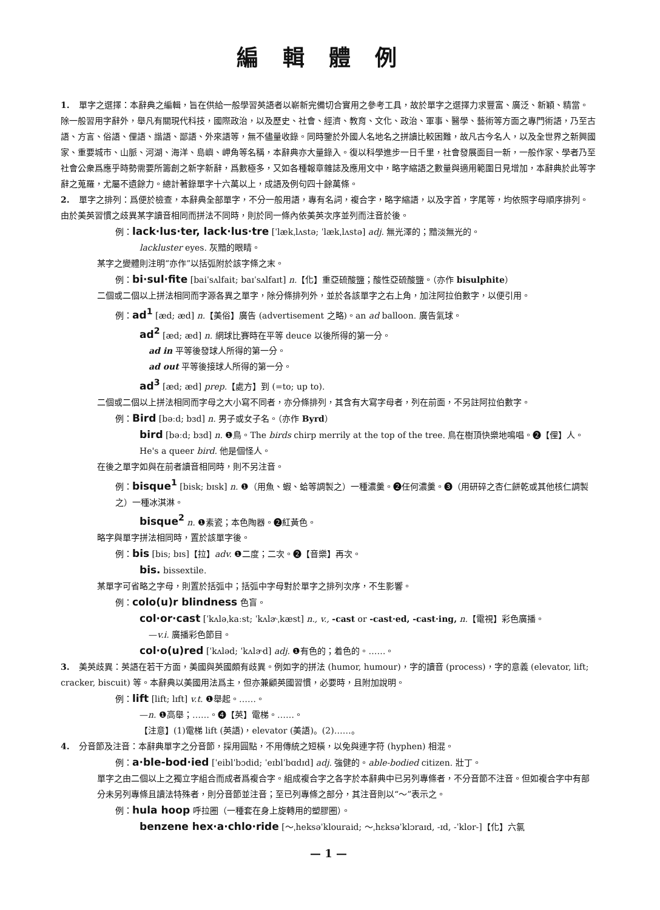編輯體例
1. 單字之選擇：本辭典之編輯，旨在供給一般學習英語者以嶄新完備切合實用之參考工具，故於單字之選擇力求豐富、廣泛、新穎、精當。除一般習用字辭外，舉凡有關現代科技，國際政治，以及歷史、社會、經濟、教育、文化、政治、軍事、醫學、藝術等方面之專門術語，乃至古語、方言、俗語、俚語、諧語、鄙語、外來語等，無不儘量收錄。同時鑒於外國人名地名之拼讀比較困難，故凡古今名人，以及全世界之新興國家、重要城市、山脈、河湖、海洋、島嶼、岬角等名稱，本辭典亦大量錄入。復以科學進步一日千里，社會發展面目一新，一般作家、學者乃至社會公衆爲應乎時勢需要所籌創之新字新辭，爲數極多，又如各種報章雜誌及應用文中，略字縮語之數量與適用範圍日見增加，本辭典於此等字辭之蒐羅，尤屬不遺餘力。總計著錄單字十六萬以上，成語及例句四十餘萬條。
2. 單字之排列：爲便於檢查，本辭典全部單字，不分一般用語，專有名詞，複合字，略字縮語，以及字首，字尾等，均依照字母順序排列。由於美英習慣之歧異某字讀音相同而拼法不同時，則於同一條內依美英次序並列而注音於後。
例：lack·lus·ter, lack·lus·tre [ˈlækˌlʌstə; ˈlækˌlʌstə] adj. 無光澤的；黯淡無光的。
lackluster eyes. 灰黯的眼睛。
某字之變體則注明“亦作”以括弧附於該字條之末。
例：bi·sul·fite [baiˈsʌlfait; baɪˈsʌlfaɪt] n.【化】重亞硫酸鹽；酸性亞硫酸鹽。（亦作 bisulphite）
二個或二個以上拼法相同而字源各異之單字，除分條排列外，並於各該單字之右上角，加注阿拉伯數字，以便引用。
例：ad<sup>1</sup> [æd; æd] n.【美俗】廣告 (advertisement 之略)。an ad balloon. 廣告氣球。
ad<sup>2</sup> [æd; æd] n. 網球比賽時在平等 deuce 以後所得的第一分。
ad in 平等後發球人所得的第一分。
ad out 平等後接球人所得的第一分。
ad<sup>3</sup> [æd; æd] prep.【處方】到 (=to; up to).
二個或二個以上拼法相同而字母之大小寫不同者，亦分條排列，其含有大寫字母者，列在前面，不另註阿拉伯數字。
例：Bird [bəːd; bɜd] n. 男子或女子名。（亦作 Byrd）
bird [bəːd; bɜd] n. ❶鳥。The birds chirp merrily at the top of the tree. 鳥在樹頂快樂地鳴唱。❷【俚】人。He's a queer bird. 他是個怪人。
在後之單字如與在前者讀音相同時，則不另注音。
例：bisque<sup>1</sup> [bisk; bɪsk] n. ❶（用魚、蝦、蛤等調製之）一種濃羹。❷任何濃羹。❸（用研碎之杏仁餅乾或其他核仁調製之）一種冰淇淋。
bisque<sup>2</sup> n. ❶素瓷；本色陶器。❷紅黃色。
略字與單字拼法相同時，置於該單字後。
例：bis [bis; bɪs]【拉】adv. ❶二度；二次。❷【音樂】再次。
bis. bissextile.
某單字可省略之字母，則置於括弧中；括弧中字母對於單字之排列次序，不生影響。
例：colo(u)r blindness 色盲。
col·or·cast [ˈkʌləˌkaːst; ˈkʌlɚˌkæst] n., v., -cast or -cast·ed, -cast·ing, n.【電視】彩色廣播。
—v.i. 廣播彩色節目。
col·o(u)red [ˈkʌləd; ˈkʌlɚd] adj. ❶有色的；着色的。……。
3. 美英歧異：英語在若干方面，美國與英國頗有歧異。例如字的拼法 (humor, humour)，字的讀音 (process)，字的意義 (elevator, lift; cracker, biscuit) 等。本辭典以美國用法爲主，但亦兼顧英國習慣，必要時，且附加說明。
例：lift [lift; lɪft] v.t. ❶舉起。……。
—n. ❶高舉；……。❹【英】電梯。……。
【注意】(1)電梯 lift (英語)，elevator (美語)。(2)……。
4. 分音節及注音：本辭典單字之分音節，採用圓點，不用傳統之短橫，以免與連字符 (hyphen) 相混。
例：a·ble-bod·ied [ˈeiblˈbɔdid; ˈeɪblˈbɑdɪd] adj. 強健的。able-bodied citizen. 壯丁。
單字之由二個以上之獨立字組合而成者爲複合字。組成複合字之各字於本辭典中已另列專條者，不分音節不注音。但如複合字中有部分未另列專條且讀法特殊者，則分音節並注音；至已列專條之部分，其注音則以“～”表示之。
例：hula hoop 呼拉圈（一種套在身上旋轉用的塑膠圈）。
benzene hex·a·chlo·ride [～ˌheksəˈklouraid; ～ˌhɛksəˈklɔraɪd, -ɪd, -ˈklor-]【化】六氯
— 1 —